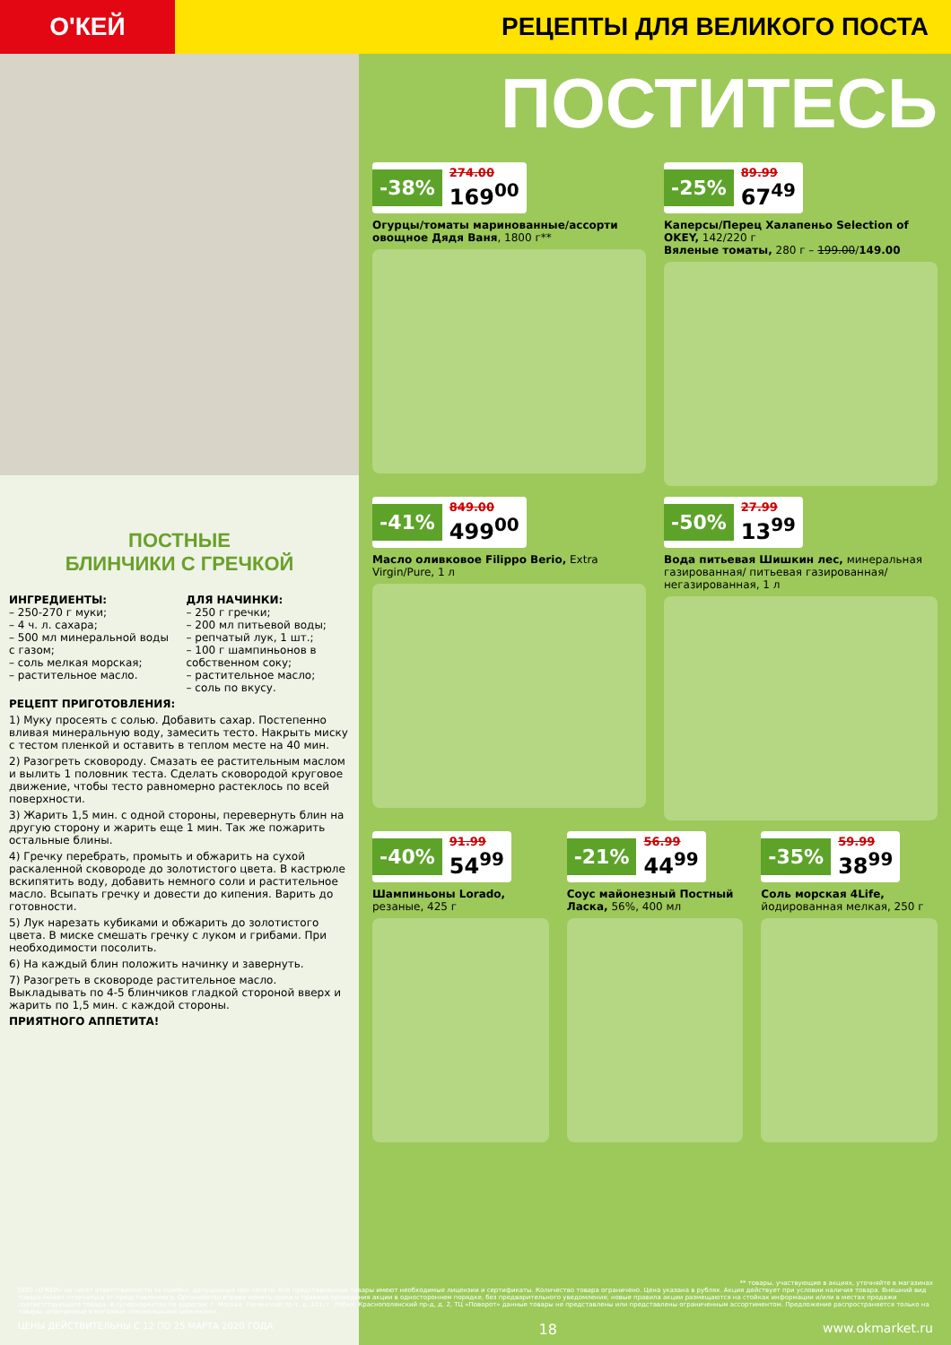О'КЕЙ
РЕЦЕПТЫ ДЛЯ ВЕЛИКОГО ПОСТА
ПОСТНЫЕ
БЛИНЧИКИ С ГРЕЧКОЙ
ИНГРЕДИЕНТЫ:
– 250-270 г муки;
– 4 ч. л. сахара;
– 500 мл минеральной воды с газом;
– соль мелкая морская;
– растительное масло.
ДЛЯ НАЧИНКИ:
– 250 г гречки;
– 200 мл питьевой воды;
– репчатый лук, 1 шт.;
– 100 г шампиньонов в собственном соку;
– растительное масло;
– соль по вкусу.
РЕЦЕПТ ПРИГОТОВЛЕНИЯ:
1) Муку просеять с солью. Добавить сахар. Постепенно вливая минеральную воду, замесить тесто. Накрыть миску с тестом пленкой и оставить в теплом месте на 40 мин.
2) Разогреть сковороду. Смазать ее растительным маслом и вылить 1 половник теста. Сделать сковородой круговое движение, чтобы тесто равномерно растеклось по всей поверхности.
3) Жарить 1,5 мин. с одной стороны, перевернуть блин на другую сторону и жарить еще 1 мин. Так же пожарить остальные блины.
4) Гречку перебрать, промыть и обжарить на сухой раскаленной сковороде до золотистого цвета. В кастрюле вскипятить воду, добавить немного соли и растительное масло. Всыпать гречку и довести до кипения. Варить до готовности.
5) Лук нарезать кубиками и обжарить до золотистого цвета. В миске смешать гречку с луком и грибами. При необходимости посолить.
6) На каждый блин положить начинку и завернуть.
7) Разогреть в сковороде растительное масло. Выкладывать по 4-5 блинчиков гладкой стороной вверх и жарить по 1,5 мин. с каждой стороны.
ПРИЯТНОГО АППЕТИТА!
ПОСТИТЕСЬ
-38% 274.00 169<sup>00</sup>
Огурцы/томаты маринованные/ассорти овощное Дядя Ваня, 1800 г**
-25% 89.99 67<sup>49</sup>
Каперсы/Перец Халапеньо Selection of OKEY, 142/220 г
Вяленые томаты, 280 г – 199.00/149.00
-41% 849.00 499<sup>00</sup>
Масло оливковое Filippo Berio, Extra Virgin/Pure, 1 л
-50% 27.99 13<sup>99</sup>
Вода питьевая Шишкин лес, минеральная газированная/ питьевая газированная/ негазированная, 1 л
-40% 91.99 54<sup>99</sup>
Шампиньоны Lorado, резаные, 425 г
-21% 56.99 44<sup>99</sup>
Соус майонезный Постный Ласка, 56%, 400 мл
-35% 59.99 38<sup>99</sup>
Соль морская 4Life, йодированная мелкая, 250 г
** товары, участвующие в акциях, уточняйте в магазинах
ООО «О'КЕЙ» не несет ответственности за ошибки, допущенные при печати. Все представленные товары имеют необходимые лицензии и сертификаты. Количество товара ограничено. Цена указана в рублях. Акция действует при условии наличия товара. Внешний вид товара может отличаться от представленного. Организатор вправе менять сроки и правила проведения акции в одностороннем порядке, без предварительного уведомления; новые правила акции размещаются на стойках информации и/или в местах продажи соответствующего товара. В супермаркетах по адресам: г. Москва, Ленинский пр-т, д. 101; г. Лобня, Краснополянский пр-д, д. 2, ТЦ «Поворот» данные товары не представлены или представлены ограниченным ассортиментом. Предложение распространяется только на товары, отмеченные в магазине специальными ценниками.
ЦЕНЫ ДЕЙСТВИТЕЛЬНЫ С 12 ПО 25 МАРТА 2020 ГОДА 18 www.okmarket.ru